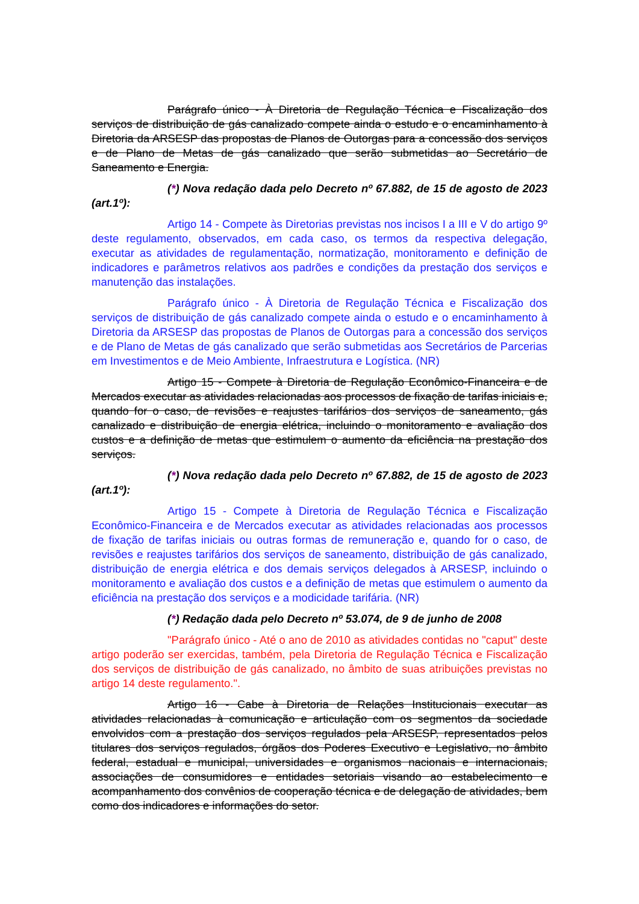Parágrafo único - À Diretoria de Regulação Técnica e Fiscalização dos serviços de distribuição de gás canalizado compete ainda o estudo e o encaminhamento à Diretoria da ARSESP das propostas de Planos de Outorgas para a concessão dos serviços e de Plano de Metas de gás canalizado que serão submetidas ao Secretário de Saneamento e Energia.
(*) Nova redação dada pelo Decreto nº 67.882, de 15 de agosto de 2023 (art.1º):
Artigo 14 - Compete às Diretorias previstas nos incisos I a III e V do artigo 9º deste regulamento, observados, em cada caso, os termos da respectiva delegação, executar as atividades de regulamentação, normatização, monitoramento e definição de indicadores e parâmetros relativos aos padrões e condições da prestação dos serviços e manutenção das instalações.
Parágrafo único - À Diretoria de Regulação Técnica e Fiscalização dos serviços de distribuição de gás canalizado compete ainda o estudo e o encaminhamento à Diretoria da ARSESP das propostas de Planos de Outorgas para a concessão dos serviços e de Plano de Metas de gás canalizado que serão submetidas aos Secretários de Parcerias em Investimentos e de Meio Ambiente, Infraestrutura e Logística. (NR)
Artigo 15 - Compete à Diretoria de Regulação Econômico-Financeira e de Mercados executar as atividades relacionadas aos processos de fixação de tarifas iniciais e, quando for o caso, de revisões e reajustes tarifários dos serviços de saneamento, gás canalizado e distribuição de energia elétrica, incluindo o monitoramento e avaliação dos custos e a definição de metas que estimulem o aumento da eficiência na prestação dos serviços.
(*) Nova redação dada pelo Decreto nº 67.882, de 15 de agosto de 2023 (art.1º):
Artigo 15 - Compete à Diretoria de Regulação Técnica e Fiscalização Econômico-Financeira e de Mercados executar as atividades relacionadas aos processos de fixação de tarifas iniciais ou outras formas de remuneração e, quando for o caso, de revisões e reajustes tarifários dos serviços de saneamento, distribuição de gás canalizado, distribuição de energia elétrica e dos demais serviços delegados à ARSESP, incluindo o monitoramento e avaliação dos custos e a definição de metas que estimulem o aumento da eficiência na prestação dos serviços e a modicidade tarifária. (NR)
(*) Redação dada pelo Decreto nº 53.074, de 9 de junho de 2008
"Parágrafo único - Até o ano de 2010 as atividades contidas no "caput" deste artigo poderão ser exercidas, também, pela Diretoria de Regulação Técnica e Fiscalização dos serviços de distribuição de gás canalizado, no âmbito de suas atribuições previstas no artigo 14 deste regulamento.".
Artigo 16 - Cabe à Diretoria de Relações Institucionais executar as atividades relacionadas à comunicação e articulação com os segmentos da sociedade envolvidos com a prestação dos serviços regulados pela ARSESP, representados pelos titulares dos serviços regulados, órgãos dos Poderes Executivo e Legislativo, no âmbito federal, estadual e municipal, universidades e organismos nacionais e internacionais, associações de consumidores e entidades setoriais visando ao estabelecimento e acompanhamento dos convênios de cooperação técnica e de delegação de atividades, bem como dos indicadores e informações do setor.